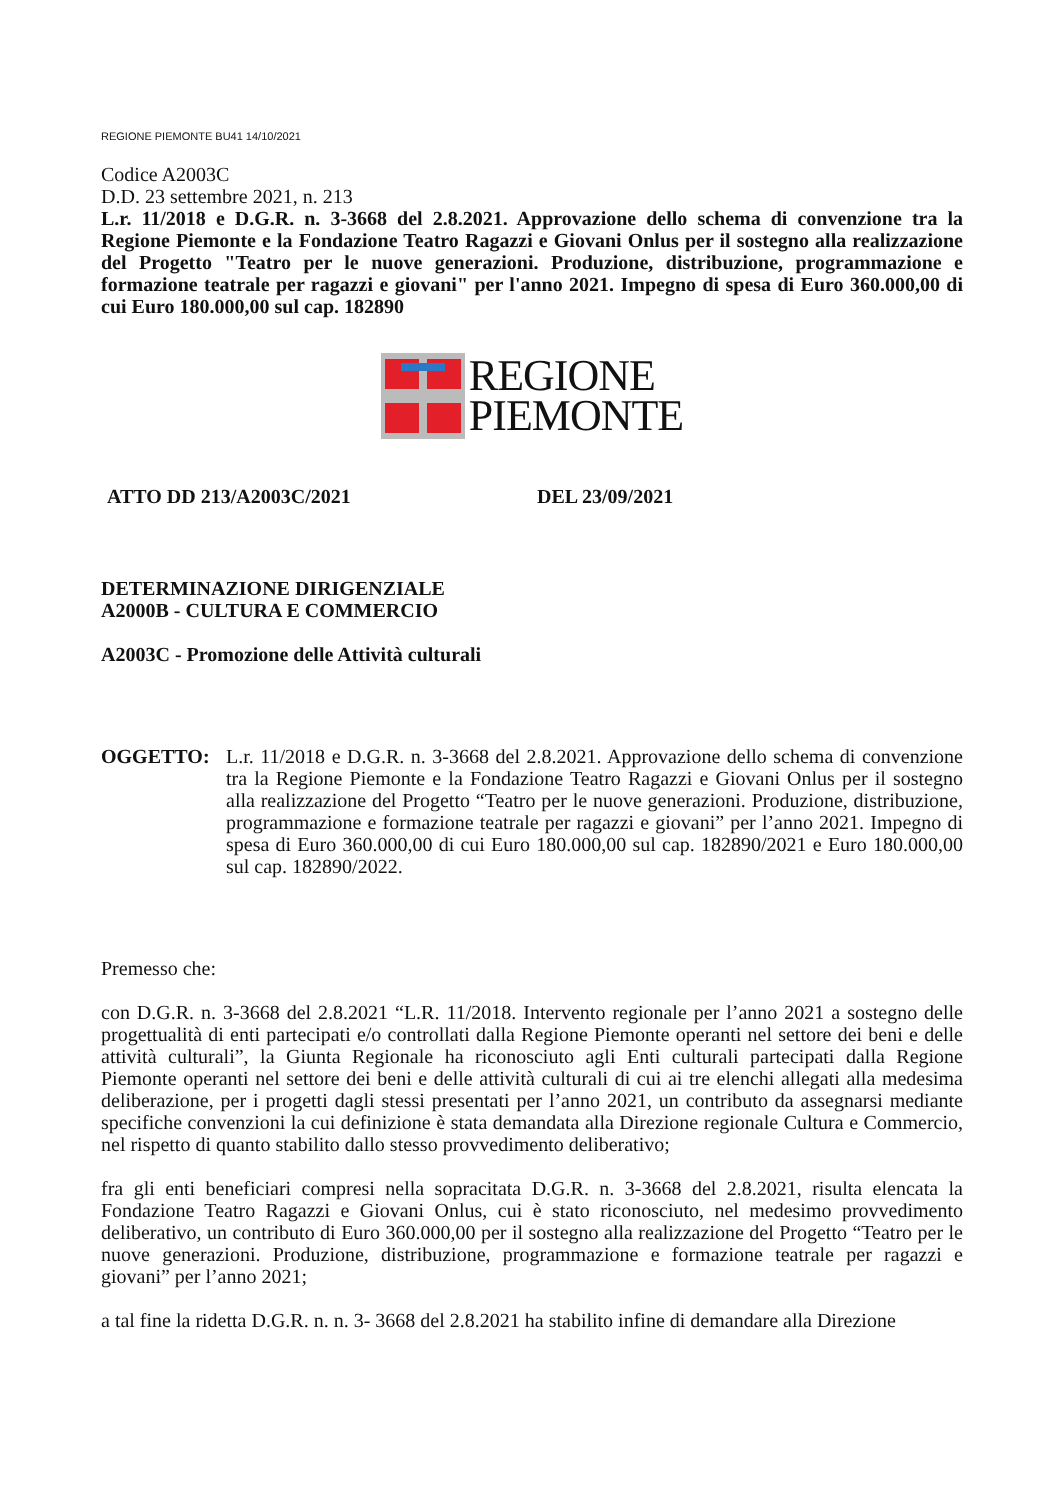REGIONE PIEMONTE BU41 14/10/2021
Codice A2003C
D.D. 23 settembre 2021, n. 213
L.r. 11/2018 e D.G.R. n. 3-3668 del 2.8.2021. Approvazione dello schema di convenzione tra la Regione Piemonte e la Fondazione Teatro Ragazzi e Giovani Onlus per il sostegno alla realizzazione del Progetto "Teatro per le nuove generazioni. Produzione, distribuzione, programmazione e formazione teatrale per ragazzi e giovani" per l'anno 2021. Impegno di spesa di Euro 360.000,00 di cui Euro 180.000,00 sul cap. 182890
REGIONE
PIEMONTE
ATTO DD 213/A2003C/2021 DEL 23/09/2021
DETERMINAZIONE DIRIGENZIALE
A2000B - CULTURA E COMMERCIO
A2003C - Promozione delle Attività culturali
OGGETTO: L.r. 11/2018 e D.G.R. n. 3-3668 del 2.8.2021. Approvazione dello schema di convenzione tra la Regione Piemonte e la Fondazione Teatro Ragazzi e Giovani Onlus per il sostegno alla realizzazione del Progetto “Teatro per le nuove generazioni. Produzione, distribuzione, programmazione e formazione teatrale per ragazzi e giovani” per l’anno 2021. Impegno di spesa di Euro 360.000,00 di cui Euro 180.000,00 sul cap. 182890/2021 e Euro 180.000,00 sul cap. 182890/2022.
Premesso che:
con D.G.R. n. 3-3668 del 2.8.2021 “L.R. 11/2018. Intervento regionale per l’anno 2021 a sostegno delle progettualità di enti partecipati e/o controllati dalla Regione Piemonte operanti nel settore dei beni e delle attività culturali”, la Giunta Regionale ha riconosciuto agli Enti culturali partecipati dalla Regione Piemonte operanti nel settore dei beni e delle attività culturali di cui ai tre elenchi allegati alla medesima deliberazione, per i progetti dagli stessi presentati per l’anno 2021, un contributo da assegnarsi mediante specifiche convenzioni la cui definizione è stata demandata alla Direzione regionale Cultura e Commercio, nel rispetto di quanto stabilito dallo stesso provvedimento deliberativo;
fra gli enti beneficiari compresi nella sopracitata D.G.R. n. 3-3668 del 2.8.2021, risulta elencata la Fondazione Teatro Ragazzi e Giovani Onlus, cui è stato riconosciuto, nel medesimo provvedimento deliberativo, un contributo di Euro 360.000,00 per il sostegno alla realizzazione del Progetto “Teatro per le nuove generazioni. Produzione, distribuzione, programmazione e formazione teatrale per ragazzi e giovani” per l’anno 2021;
a tal fine la ridetta D.G.R. n. n. 3- 3668 del 2.8.2021 ha stabilito infine di demandare alla Direzione